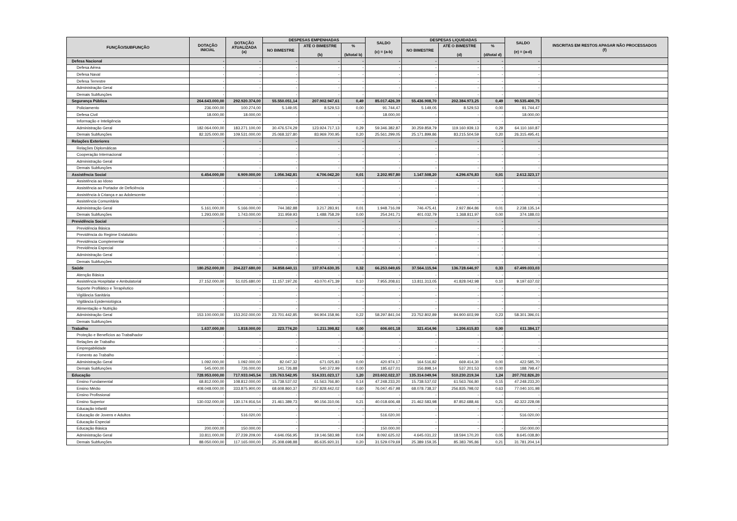| FUNÇÃO/SUBFUNÇÃO | DOTAÇÃO INICIAL | DOTAÇÃO ATUALIZADA (a) | DESPESAS EMPENHADAS | | | SALDO (c) = (a-b) | DESPESAS LIQUIDADAS | | | SALDO (e) = (a-d) | INSCRITAS EM RESTOS APAGAR NÃO PROCESSADOS (f) |
| --- | --- | --- | --- | --- | --- | --- | --- | --- | --- | --- | --- |
| | | | NO BIMESTRE | ATÉ O BIMESTRE (b) | % (b/total b) | | NO BIMESTRE | ATÉ O BIMESTRE (d) | % (d/total d) | | |
| Defesa Nacional | - | - | - | - | - | - | - | - | - | - | |
| Defesa Aérea | - | - | - | - | - | - | - | - | - | - | |
| Defesa Naval | - | - | - | - | - | - | - | - | - | - | |
| Defesa Terrestre | - | - | - | - | - | - | - | - | - | - | |
| Administração Geral | - | - | - | - | - | - | - | - | - | - | |
| Demais Subfunções | - | - | - | - | - | - | - | - | - | - | |
| Segurança Pública | 264.643.000,00 | 292.920.374,00 | 55.550.051,14 | 207.902.947,61 | 0,49 | 85.017.426,39 | 55.436.908,70 | 202.384.973,25 | 0,49 | 90.535.400,75 | |
| Policiamento | 236.000,00 | 100.274,00 | 5.149,05 | 8.529,53 | 0,00 | 91.744,47 | 5.149,05 | 8.529,53 | 0,00 | 91.744,47 | |
| Defesa Civil | 18.000,00 | 18.000,00 | - | - | - | 18.000,00 | - | - | - | 18.000,00 | |
| Informação e Inteligência | - | - | - | - | - | - | - | - | - | - | |
| Administração Geral | 182.064.000,00 | 183.271.100,00 | 30.476.574,29 | 123.924.717,13 | 0,29 | 59.346.382,87 | 30.259.859,79 | 119.160.939,13 | 0,29 | 64.110.160,87 | |
| Demais Subfunções | 82.325.000,00 | 109.531.000,00 | 25.068.327,80 | 83.969.700,95 | 0,20 | 25.561.299,05 | 25.171.899,86 | 83.215.504,59 | 0,20 | 26.315.495,41 | |
| Relações Exteriores | - | - | - | - | - | - | - | - | - | - | |
| Relações Diplomáticas | - | - | - | - | - | - | - | - | - | - | |
| Cooperação Internacional | - | - | - | - | - | - | - | - | - | - | |
| Administração Geral | - | - | - | - | - | - | - | - | - | - | |
| Demais Subfunções | - | - | - | - | - | - | - | - | - | - | |
| Assistência Social | 6.454.000,00 | 6.909.000,00 | 1.056.342,81 | 4.706.042,20 | 0,01 | 2.202.957,80 | 1.147.508,20 | 4.296.676,83 | 0,01 | 2.612.323,17 | |
| Assistência ao Idoso | - | - | - | - | - | - | - | - | - | - | |
| Assistência ao Portador de Deficiência | - | - | - | - | - | - | - | - | - | - | |
| Assistência à Criança e ao Adolescente | - | - | - | - | - | - | - | - | - | - | |
| Assistência Comunitária | - | - | - | - | - | - | - | - | - | - | |
| Administração Geral | 5.161.000,00 | 5.166.000,00 | 744.382,88 | 3.217.283,91 | 0,01 | 1.948.716,09 | 746.475,41 | 2.927.864,86 | 0,01 | 2.238.135,14 | |
| Demais Subfunções | 1.293.000,00 | 1.743.000,00 | 311.959,93 | 1.488.758,29 | 0,00 | 254.241,71 | 401.032,79 | 1.368.811,97 | 0,00 | 374.188,03 | |
| Previdência Social | - | - | - | - | - | - | - | - | - | - | |
| Previdência Básica | - | - | - | - | - | - | - | - | - | - | |
| Previdência do Regime Estatutário | - | - | - | - | - | - | - | - | - | - | |
| Previdência Complementar | - | - | - | - | - | - | - | - | - | - | |
| Previdência Especial | - | - | - | - | - | - | - | - | - | - | |
| Administração Geral | - | - | - | - | - | - | - | - | - | - | |
| Demais Subfunções | - | - | - | - | - | - | - | - | - | - | |
| Saúde | 180.252.000,00 | 204.227.680,00 | 34.858.640,11 | 137.974.630,35 | 0,32 | 66.253.049,65 | 37.564.115,94 | 136.728.646,97 | 0,33 | 67.499.033,03 | |
| Atenção Básica | - | - | - | - | - | - | - | - | - | - | |
| Assistência Hospitalar e Ambulatorial | 27.152.000,00 | 51.025.680,00 | 11.157.197,26 | 43.070.471,39 | 0,10 | 7.955.208,61 | 13.811.313,05 | 41.828.042,98 | 0,10 | 9.197.637,02 | |
| Suporte Profilático e Terapêutico | - | - | - | - | - | - | - | - | - | - | |
| Vigilância Sanitária | - | - | - | - | - | - | - | - | - | - | |
| Vigilância Epidemiológica | - | - | - | - | - | - | - | - | - | - | |
| Alimentação e Nutrição | - | - | - | - | - | - | - | - | - | - | |
| Administração Geral | 153.100.000,00 | 153.202.000,00 | 23.701.442,85 | 94.904.158,96 | 0,22 | 58.297.841,04 | 23.752.802,89 | 94.900.603,99 | 0,23 | 58.301.396,01 | |
| Demais Subfunções | - | - | - | - | - | - | - | - | - | - | |
| Trabalho | 1.637.000,00 | 1.818.000,00 | 223.774,20 | 1.211.398,82 | 0,00 | 606.601,18 | 321.414,96 | 1.206.615,83 | 0,00 | 611.384,17 | |
| Proteção e Benefícios ao Trabalhador | - | - | - | - | - | - | - | - | - | - | |
| Relações de Trabalho | - | - | - | - | - | - | - | - | - | - | |
| Empregabilidade | - | - | - | - | - | - | - | - | - | - | |
| Fomento ao Trabalho | - | - | - | - | - | - | - | - | - | - | |
| Administração Geral | 1.092.000,00 | 1.092.000,00 | 82.047,32 | 671.025,83 | 0,00 | 420.974,17 | 164.516,82 | 669.414,30 | 0,00 | 422.585,70 | |
| Demais Subfunções | 545.000,00 | 726.000,00 | 141.726,88 | 540.372,99 | 0,00 | 185.627,01 | 156.898,14 | 537.201,53 | 0,00 | 188.798,47 | |
| Educação | 728.953.000,00 | 717.933.045,54 | 135.763.542,95 | 514.331.023,17 | 1,20 | 203.602.022,37 | 135.314.049,94 | 510.230.219,34 | 1,24 | 207.702.826,20 | |
| Ensino Fundamental | 68.812.000,00 | 108.812.000,00 | 15.738.537,02 | 61.563.766,80 | 0,14 | 47.248.233,20 | 15.738.537,02 | 61.563.766,80 | 0,15 | 47.248.233,20 | |
| Ensino Médio | 408.048.000,00 | 333.875.900,00 | 68.608.860,37 | 257.828.442,02 | 0,60 | 76.047.457,98 | 68.078.738,37 | 256.835.798,02 | 0,63 | 77.040.101,98 | |
| Ensino Profissional | - | - | - | - | - | - | - | - | - | - | |
| Ensino Superior | 130.032.000,00 | 130.174.916,54 | 21.461.389,73 | 90.156.310,06 | 0,21 | 40.018.606,48 | 21.462.583,98 | 87.852.688,46 | 0,21 | 42.322.228,08 | |
| Educação Infantil | - | - | - | - | - | - | - | - | - | - | |
| Educação de Jovens e Adultos | - | 516.020,00 | - | - | - | 516.020,00 | - | - | - | 516.020,00 | |
| Educação Especial | - | - | - | - | - | - | - | - | - | - | |
| Educação Básica | 200.000,00 | 150.000,00 | - | - | - | 150.000,00 | - | - | - | 150.000,00 | |
| Administração Geral | 33.811.000,00 | 27.239.209,00 | 4.646.056,95 | 19.146.583,98 | 0,04 | 8.092.625,02 | 4.645.031,22 | 18.594.170,20 | 0,05 | 8.645.038,80 | |
| Demais Subfunções | 88.050.000,00 | 117.165.000,00 | 25.308.698,88 | 85.635.920,31 | 0,20 | 31.529.079,69 | 25.389.159,35 | 85.383.795,86 | 0,21 | 31.781.204,14 | |